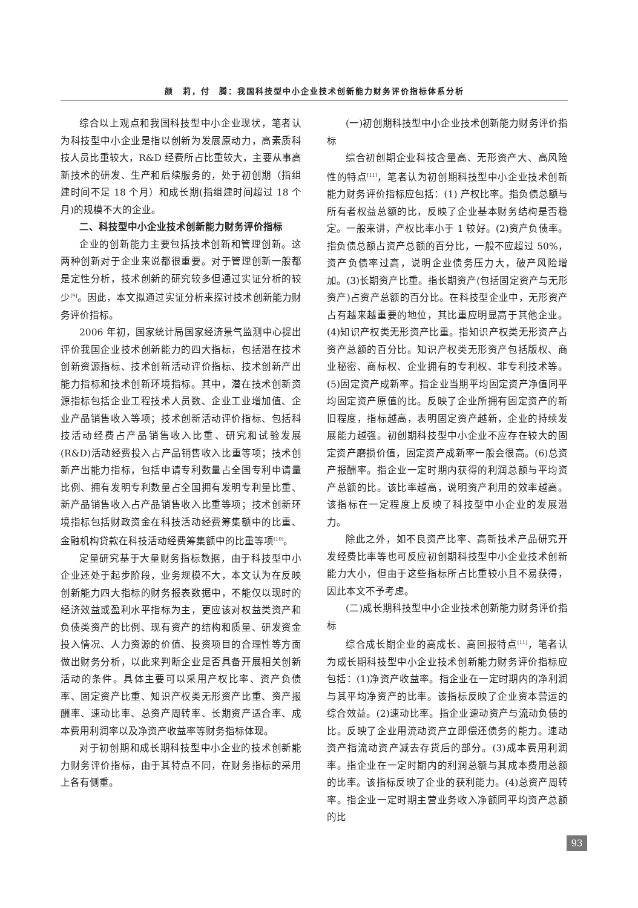颜　莉，付　腾：我国科技型中小企业技术创新能力财务评价指标体系分析
综合以上观点和我国科技型中小企业现状，笔者认为科技型中小企业是指以创新为发展原动力，高素质科技人员比重较大，R&D 经费所占比重较大，主要从事高新技术的研发、生产和后续服务的，处于初创期（指组建时间不足 18 个月）和成长期(指组建时间超过 18 个月)的规模不大的企业。
二、科技型中小企业技术创新能力财务评价指标
企业的创新能力主要包括技术创新和管理创新。这两种创新对于企业来说都很重要。对于管理创新一般都是定性分析，技术创新的研究较多但通过实证分析的较少<sup>[9]</sup>。因此，本文拟通过实证分析来探讨技术创新能力财务评价指标。
2006 年初，国家统计局国家经济景气监测中心提出评价我国企业技术创新能力的四大指标，包括潜在技术创新资源指标、技术创新活动评价指标、技术创新产出能力指标和技术创新环境指标。其中，潜在技术创新资源指标包括企业工程技术人员数、企业工业增加值、企业产品销售收入等项；技术创新活动评价指标、包括科技活动经费占产品销售收入比重、研究和试验发展(R&D)活动经费投入占产品销售收入比重等项；技术创新产出能力指标，包括申请专利数量占全国专利申请量比例、拥有发明专利数量占全国拥有发明专利量比重、新产品销售收入占产品销售收入比重等项；技术创新环境指标包括财政资金在科技活动经费筹集额中的比重、金融机构贷款在科技活动经费筹集额中的比重等项<sup>[10]</sup>。
定量研究基于大量财务指标数据，由于科技型中小企业还处于起步阶段，业务规模不大，本文认为在反映创新能力四大指标的财务报表数据中，不能仅以现时的经济效益或盈利水平指标为主，更应该对权益类资产和负债类资产的比例、现有资产的结构和质量、研发资金投入情况、人力资源的价值、投资项目的合理性等方面做出财务分析，以此来判断企业是否具备开展相关创新活动的条件。具体主要可以采用产权比率、资产负债率、固定资产比重、知识产权类无形资产比重、资产报酬率、速动比率、总资产周转率、长期资产适合率、成本费用利润率以及净资产收益率等财务指标体现。
对于初创期和成长期科技型中小企业的技术创新能力财务评价指标，由于其特点不同，在财务指标的采用上各有侧重。
(一)初创期科技型中小企业技术创新能力财务评价指标
综合初创期企业科技含量高、无形资产大、高风险性的特点<sup>[11]</sup>，笔者认为初创期科技型中小企业技术创新能力财务评价指标应包括：(1) 产权比率。指负债总额与所有者权益总额的比，反映了企业基本财务结构是否稳定。一般来讲，产权比率小于 1 较好。(2)资产负债率。指负债总额占资产总额的百分比，一般不应超过 50%，资产负债率过高，说明企业债务压力大，破产风险增加。(3)长期资产比重。指长期资产(包括固定资产与无形资产)占资产总额的百分比。在科技型企业中，无形资产占有越来越重要的地位，其比重应明显高于其他企业。(4)知识产权类无形资产比重。指知识产权类无形资产占资产总额的百分比。知识产权类无形资产包括版权、商业秘密、商标权、企业拥有的专利权、非专利技术等。(5)固定资产成新率。指企业当期平均固定资产净值同平均固定资产原值的比。反映了企业所拥有固定资产的新旧程度，指标越高，表明固定资产越新，企业的持续发展能力越强。初创期科技型中小企业不应存在较大的固定资产磨损价值，固定资产成新率一般会很高。(6)总资产报酬率。指企业一定时期内获得的利润总额与平均资产总额的比。该比率越高，说明资产利用的效率越高。该指标在一定程度上反映了科技型中小企业的发展潜力。
除此之外，如不良资产比率、高新技术产品研究开发经费比率等也可反应初创期科技型中小企业技术创新能力大小，但由于这些指标所占比重较小且不易获得，因此本文不予考虑。
(二)成长期科技型中小企业技术创新能力财务评价指标
综合成长期企业的高成长、高回报特点<sup>[11]</sup>，笔者认为成长期科技型中小企业技术创新能力财务评价指标应包括：(1)净资产收益率。指企业在一定时期内的净利润与其平均净资产的比率。该指标反映了企业资本营运的综合效益。(2)速动比率。指企业速动资产与流动负债的比。反映了企业用流动资产立即偿还债务的能力。速动资产指流动资产减去存货后的部分。(3)成本费用利润率。指企业在一定时期内的利润总额与其成本费用总额的比率。该指标反映了企业的获利能力。(4)总资产周转率。指企业一定时期主营业务收入净额同平均资产总额的比
93